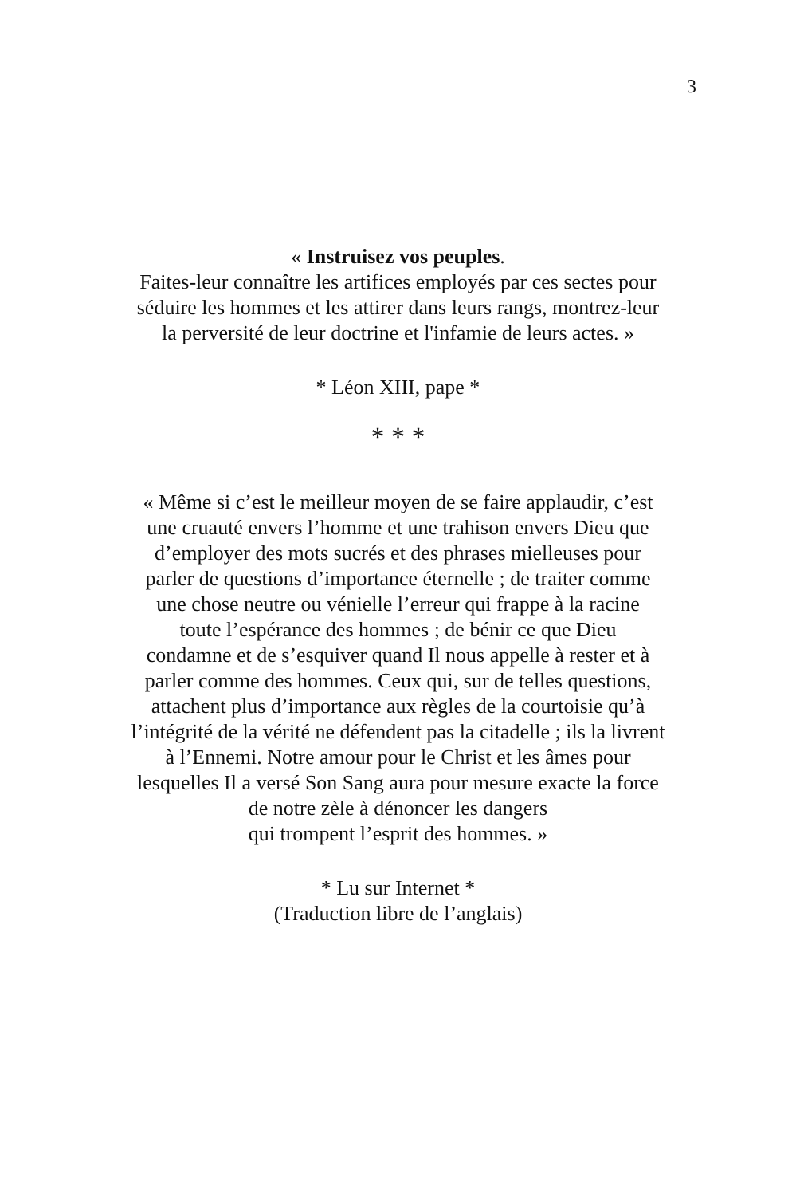3
« Instruisez vos peuples.
Faites-leur connaître les artifices employés par ces sectes pour
séduire les hommes et les attirer dans leurs rangs, montrez-leur
la perversité de leur doctrine et l'infamie de leurs actes. »
* Léon XIII, pape *
* * *
« Même si c’est le meilleur moyen de se faire applaudir, c’est
une cruauté envers l’homme et une trahison envers Dieu que
d’employer des mots sucrés et des phrases mielleuses pour
parler de questions d’importance éternelle ; de traiter comme
une chose neutre ou vénielle l’erreur qui frappe à la racine
toute l’espérance des hommes ; de bénir ce que Dieu
condamne et de s’esquiver quand Il nous appelle à rester et à
parler comme des hommes. Ceux qui, sur de telles questions,
attachent plus d’importance aux règles de la courtoisie qu’à
l’intégrité de la vérité ne défendent pas la citadelle ; ils la livrent
à l’Ennemi. Notre amour pour le Christ et les âmes pour
lesquelles Il a versé Son Sang aura pour mesure exacte la force
de notre zèle à dénoncer les dangers
qui trompent l’esprit des hommes. »
* Lu sur Internet *
(Traduction libre de l’anglais)